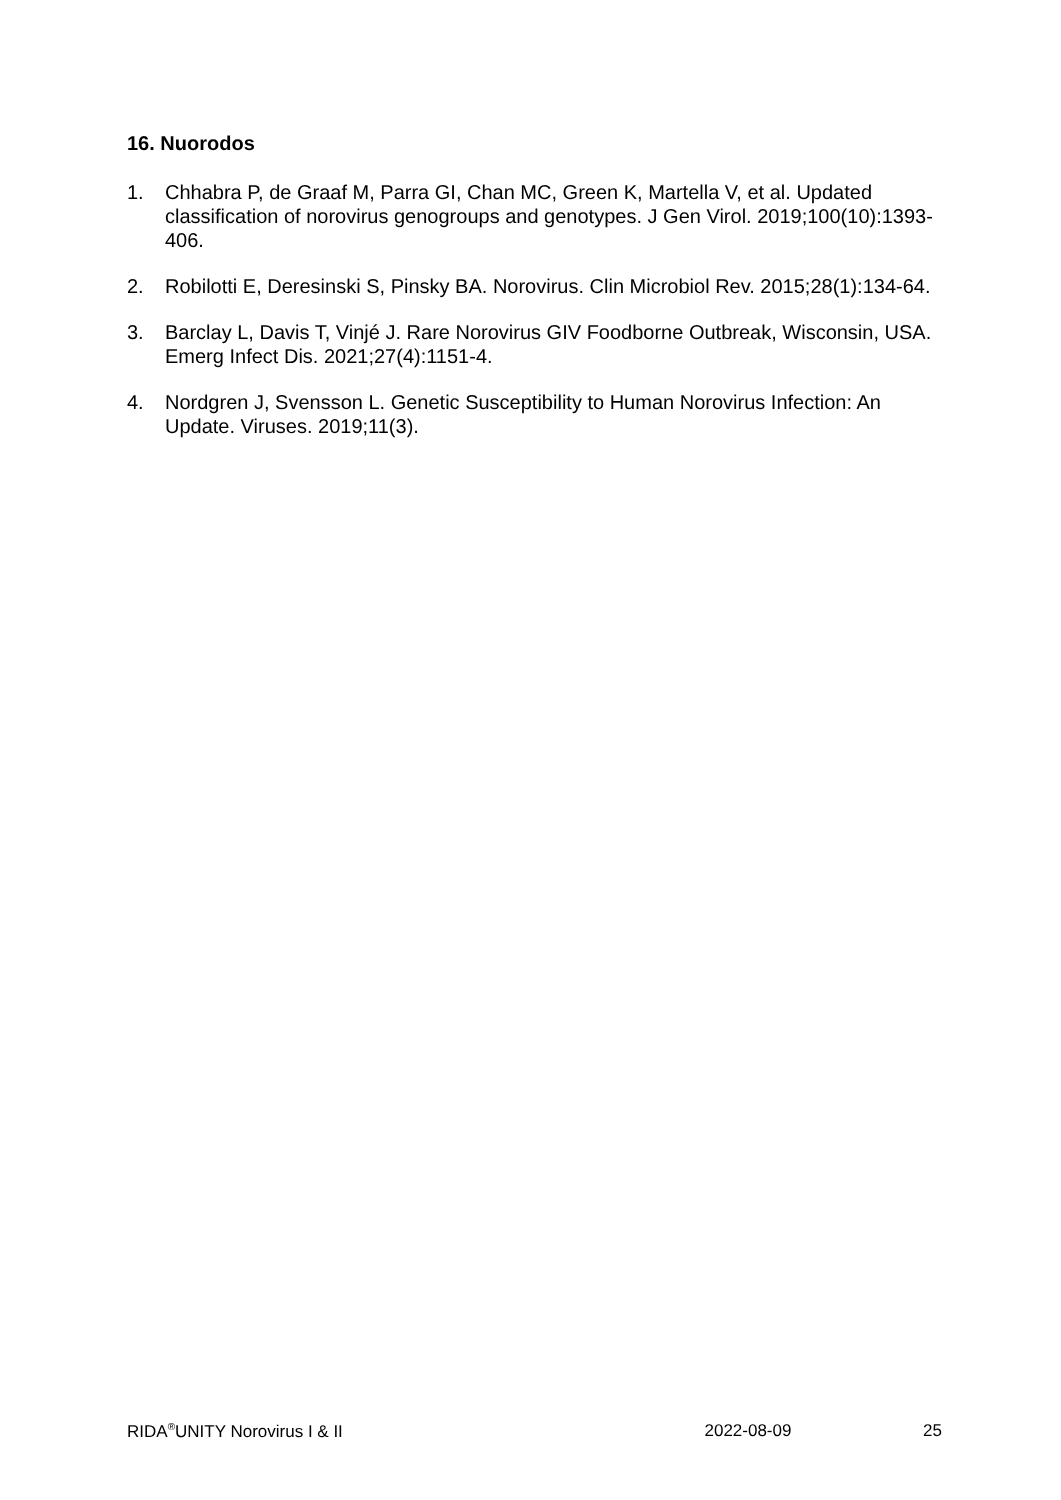16. Nuorodos
1. Chhabra P, de Graaf M, Parra GI, Chan MC, Green K, Martella V, et al. Updated classification of norovirus genogroups and genotypes. J Gen Virol. 2019;100(10):1393-406.
2. Robilotti E, Deresinski S, Pinsky BA. Norovirus. Clin Microbiol Rev. 2015;28(1):134-64.
3. Barclay L, Davis T, Vinjé J. Rare Norovirus GIV Foodborne Outbreak, Wisconsin, USA. Emerg Infect Dis. 2021;27(4):1151-4.
4. Nordgren J, Svensson L. Genetic Susceptibility to Human Norovirus Infection: An Update. Viruses. 2019;11(3).
RIDA<sup>®</sup>UNITY Norovirus I & II 2022-08-09 25